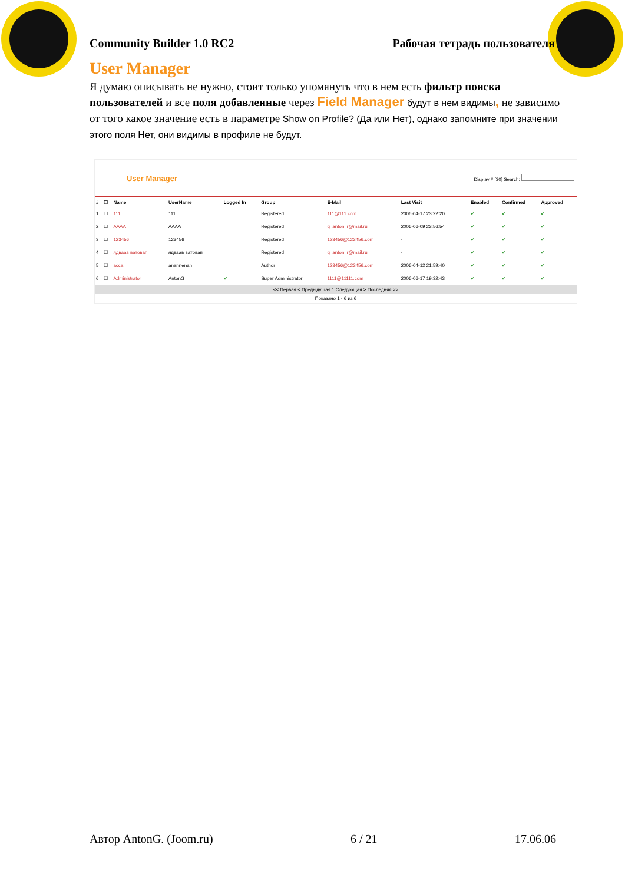Community Builder 1.0 RC2 Рабочая тетрадь пользователя
User Manager
Я думаю описывать не нужно, стоит только упомянуть что в нем есть фильтр поиска пользователей и все поля добавленные через Field Manager будут в нем видимы, не зависимо от того какое значение есть в параметре Show on Profile? (Да или Нет), однако запомните при значении этого поля Нет, они видимы в профиле не будут.
User Manager Display # [30] Search:
| # | ☐ | Name | UserName | Logged In | Group | E-Mail | Last Visit | Enabled | Confirmed | Approved |
| --- | --- | --- | --- | --- | --- | --- | --- | --- | --- | --- |
| 1 | ☐ | 111 | 111 | | Registered | 111@111.com | 2006-04-17 23:22:20 | ✔ | ✔ | ✔ |
| 2 | ☐ | AAAA | AAAA | | Registered | g_anton_r@mail.ru | 2006-06-09 23:56:54 | ✔ | ✔ | ✔ |
| 3 | ☐ | 123456 | 123456 | | Registered | 123456@123456.com | - | ✔ | ✔ | ✔ |
| 4 | ☐ | ядваав ватовап | ядваав ватовап | | Registered | g_anton_r@mail.ru | - | ✔ | ✔ | ✔ |
| 5 | ☐ | acca | anannenan | | Author | 123456@123456.com | 2006-04-12 21:59:40 | ✔ | ✔ | ✔ |
| 6 | ☐ | Administrator | AntonG | ✔ | Super Administrator | 1111@11111.com | 2006-06-17 19:32:43 | ✔ | ✔ | ✔ |
<< Первая < Предыдущая 1 Следующая > Последняя >>
Показано 1 - 6 из 6
Автор AntonG. (Joom.ru) 6 / 21 17.06.06